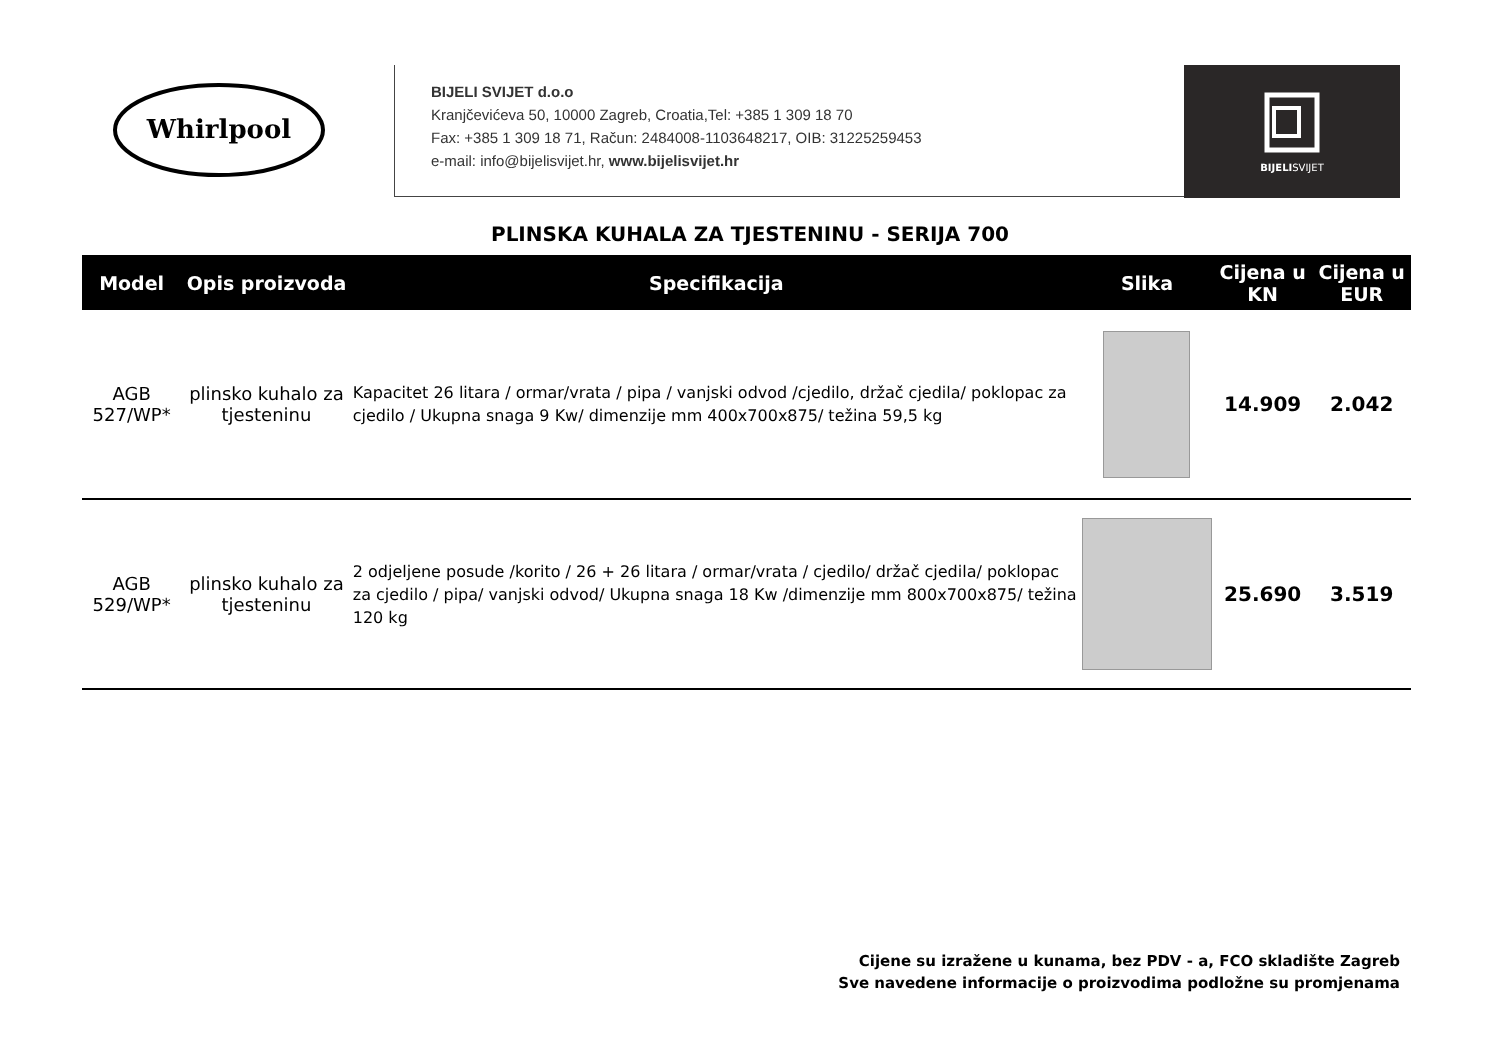Whirlpool
BIJELI SVIJET d.o.o
Kranjčevićeva 50, 10000 Zagreb, Croatia,Tel: +385 1 309 18 70
Fax: +385 1 309 18 71, Račun: 2484008-1103648217, OIB: 31225259453
e-mail: info@bijelisvijet.hr, www.bijelisvijet.hr
BIJELISVIJET
PLINSKA KUHALA ZA TJESTENINU - SERIJA 700
| Model | Opis proizvoda | Specifikacija | Slika | Cijena u KN | Cijena u EUR |
| --- | --- | --- | --- | --- | --- |
| AGB 527/WP* | plinsko kuhalo za tjesteninu | Kapacitet 26 litara / ormar/vrata / pipa / vanjski odvod /cjedilo, držač cjedila/ poklopac za cjedilo / Ukupna snaga 9 Kw/ dimenzije mm 400x700x875/ težina 59,5 kg | | 14.909 | 2.042 |
| AGB 529/WP* | plinsko kuhalo za tjesteninu | 2 odjeljene posude /korito / 26 + 26 litara / ormar/vrata / cjedilo/ držač cjedila/ poklopac za cjedilo / pipa/ vanjski odvod/ Ukupna snaga 18 Kw /dimenzije mm 800x700x875/ težina 120 kg | | 25.690 | 3.519 |
Cijene su izražene u kunama, bez PDV - a, FCO skladište Zagreb
Sve navedene informacije o proizvodima podložne su promjenama